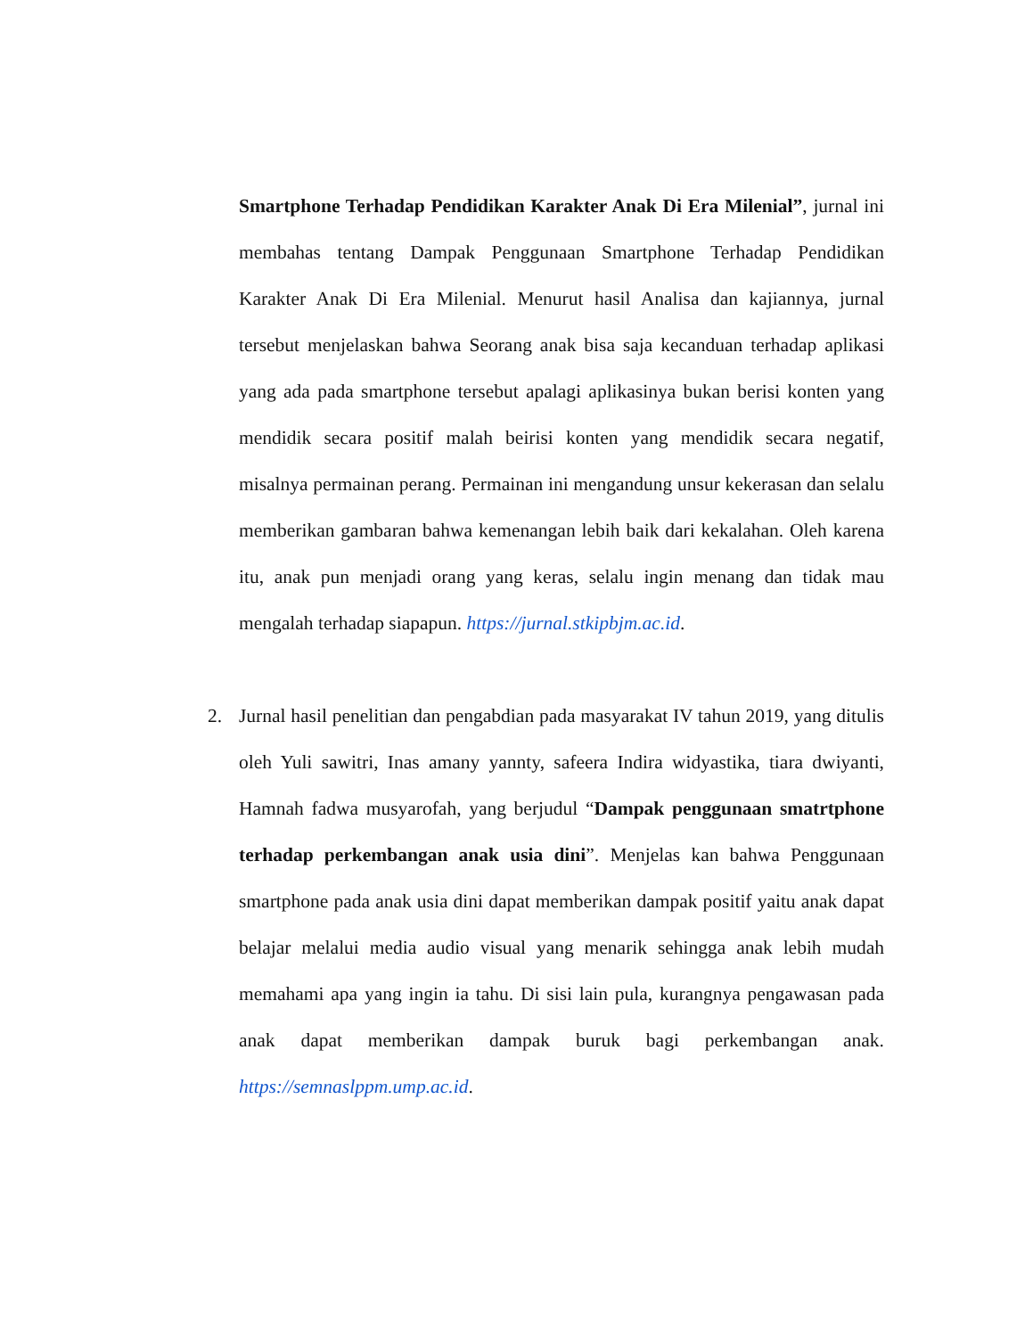Smartphone Terhadap Pendidikan Karakter Anak Di Era Milenial”, jurnal ini membahas tentang Dampak Penggunaan Smartphone Terhadap Pendidikan Karakter Anak Di Era Milenial. Menurut hasil Analisa dan kajiannya, jurnal tersebut menjelaskan bahwa Seorang anak bisa saja kecanduan terhadap aplikasi yang ada pada smartphone tersebut apalagi aplikasinya bukan berisi konten yang mendidik secara positif malah beirisi konten yang mendidik secara negatif, misalnya permainan perang. Permainan ini mengandung unsur kekerasan dan selalu memberikan gambaran bahwa kemenangan lebih baik dari kekalahan. Oleh karena itu, anak pun menjadi orang yang keras, selalu ingin menang dan tidak mau mengalah terhadap siapapun. https://jurnal.stkipbjm.ac.id.
2.
Jurnal hasil penelitian dan pengabdian pada masyarakat IV tahun 2019, yang ditulis oleh Yuli sawitri, Inas amany yannty, safeera Indira widyastika, tiara dwiyanti, Hamnah fadwa musyarofah, yang berjudul “Dampak penggunaan smatrtphone terhadap perkembangan anak usia dini”. Menjelas kan bahwa Penggunaan smartphone pada anak usia dini dapat memberikan dampak positif yaitu anak dapat belajar melalui media audio visual yang menarik sehingga anak lebih mudah memahami apa yang ingin ia tahu. Di sisi lain pula, kurangnya pengawasan pada anak dapat memberikan dampak buruk bagi perkembangan anak. https://semnaslppm.ump.ac.id.